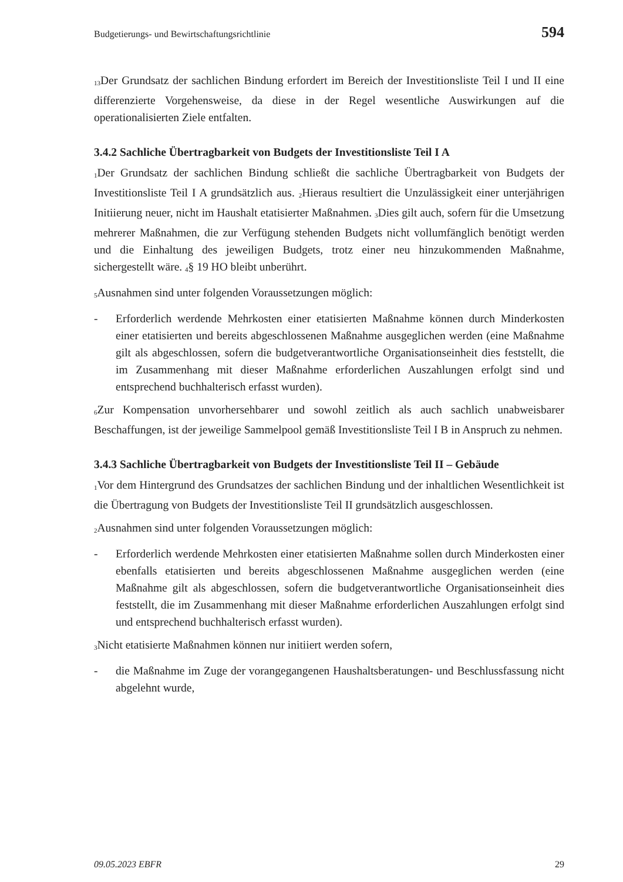Budgetierungs- und Bewirtschaftungsrichtlinie 594
<sub>13</sub>Der Grundsatz der sachlichen Bindung erfordert im Bereich der Investitionsliste Teil I und II eine differenzierte Vorgehensweise, da diese in der Regel wesentliche Auswirkungen auf die operationalisierten Ziele entfalten.
3.4.2 Sachliche Übertragbarkeit von Budgets der Investitionsliste Teil I A
<sub>1</sub>Der Grundsatz der sachlichen Bindung schließt die sachliche Übertragbarkeit von Budgets der Investitionsliste Teil I A grundsätzlich aus. <sub>2</sub>Hieraus resultiert die Unzulässigkeit einer unterjährigen Initiierung neuer, nicht im Haushalt etatisierter Maßnahmen. <sub>3</sub>Dies gilt auch, sofern für die Umsetzung mehrerer Maßnahmen, die zur Verfügung stehenden Budgets nicht vollumfänglich benötigt werden und die Einhaltung des jeweiligen Budgets, trotz einer neu hinzukommenden Maßnahme, sichergestellt wäre. <sub>4</sub>§ 19 HO bleibt unberührt.
<sub>5</sub>Ausnahmen sind unter folgenden Voraussetzungen möglich:
- Erforderlich werdende Mehrkosten einer etatisierten Maßnahme können durch Minderkosten einer etatisierten und bereits abgeschlossenen Maßnahme ausgeglichen werden (eine Maßnahme gilt als abgeschlossen, sofern die budgetverantwortliche Organisationseinheit dies feststellt, die im Zusammenhang mit dieser Maßnahme erforderlichen Auszahlungen erfolgt sind und entsprechend buchhalterisch erfasst wurden).
<sub>6</sub>Zur Kompensation unvorhersehbarer und sowohl zeitlich als auch sachlich unabweisbarer Beschaffungen, ist der jeweilige Sammelpool gemäß Investitionsliste Teil I B in Anspruch zu nehmen.
3.4.3 Sachliche Übertragbarkeit von Budgets der Investitionsliste Teil II – Gebäude
<sub>1</sub>Vor dem Hintergrund des Grundsatzes der sachlichen Bindung und der inhaltlichen Wesentlichkeit ist die Übertragung von Budgets der Investitionsliste Teil II grundsätzlich ausgeschlossen.
<sub>2</sub>Ausnahmen sind unter folgenden Voraussetzungen möglich:
- Erforderlich werdende Mehrkosten einer etatisierten Maßnahme sollen durch Minderkosten einer ebenfalls etatisierten und bereits abgeschlossenen Maßnahme ausgeglichen werden (eine Maßnahme gilt als abgeschlossen, sofern die budgetverantwortliche Organisationseinheit dies feststellt, die im Zusammenhang mit dieser Maßnahme erforderlichen Auszahlungen erfolgt sind und entsprechend buchhalterisch erfasst wurden).
<sub>3</sub>Nicht etatisierte Maßnahmen können nur initiiert werden sofern,
- die Maßnahme im Zuge der vorangegangenen Haushaltsberatungen- und Beschlussfassung nicht abgelehnt wurde,
09.05.2023 EBFR 29